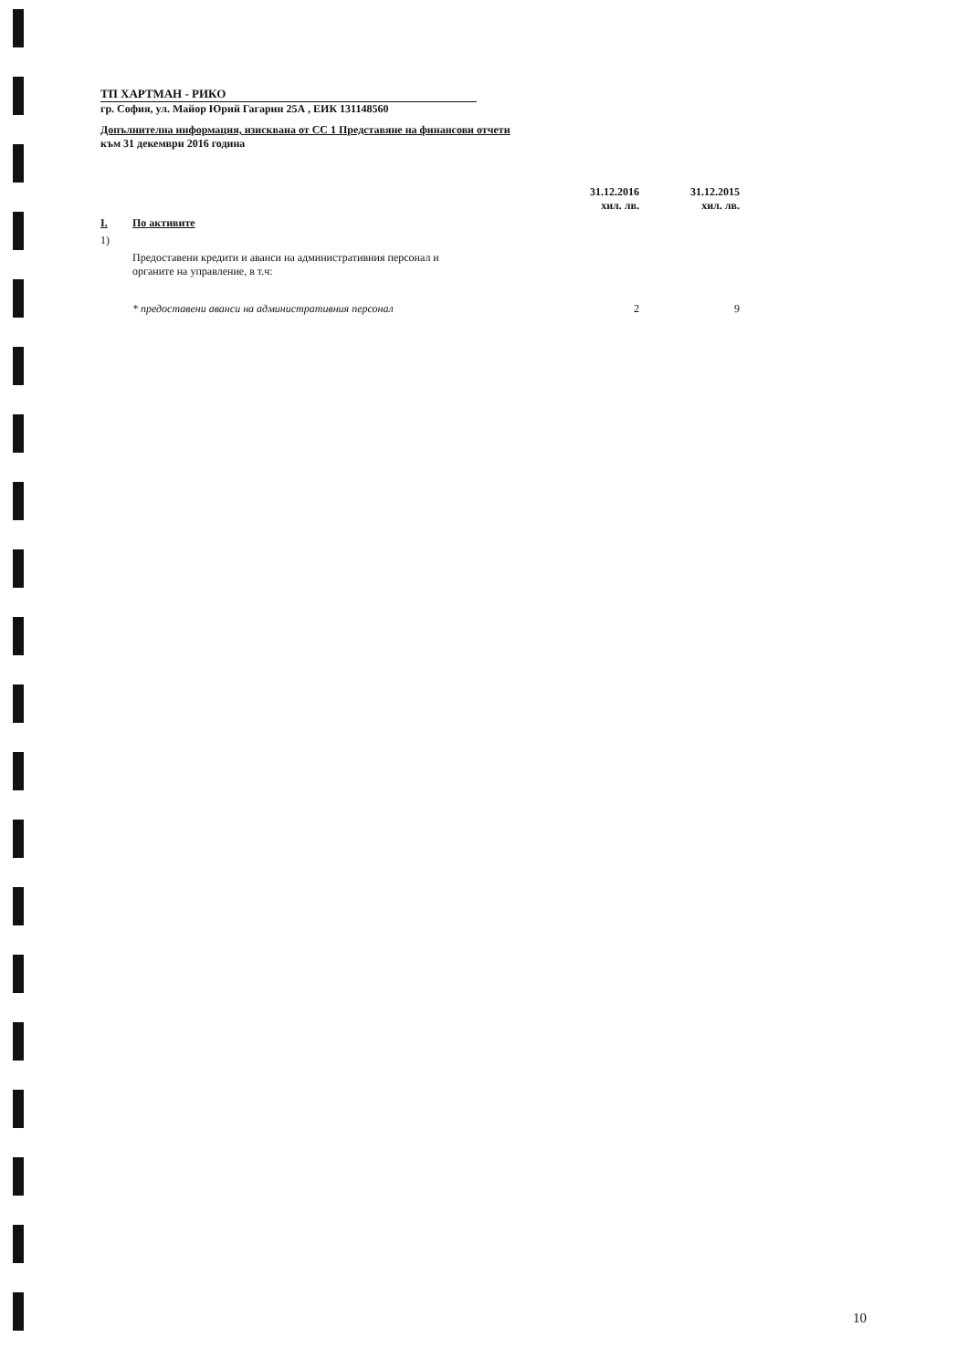ТП ХАРТМАН - РИКО
гр. София, ул. Майор Юрий Гагарин 25А , ЕИК 131148560
Допълнителна информация, изисквана от СС 1 Представяне на финансови отчети
към 31 декември 2016 година
| | | 31.12.2016 хил. лв. | 31.12.2015 хил. лв. |
| --- | --- | --- | --- |
| I. | По активите | | |
| 1) | | | |
| | Предоставени кредити и аванси на административния персонал и органите на управление, в т.ч: | | |
| | * предоставени аванси на административния персонал | 2 | 9 |
10